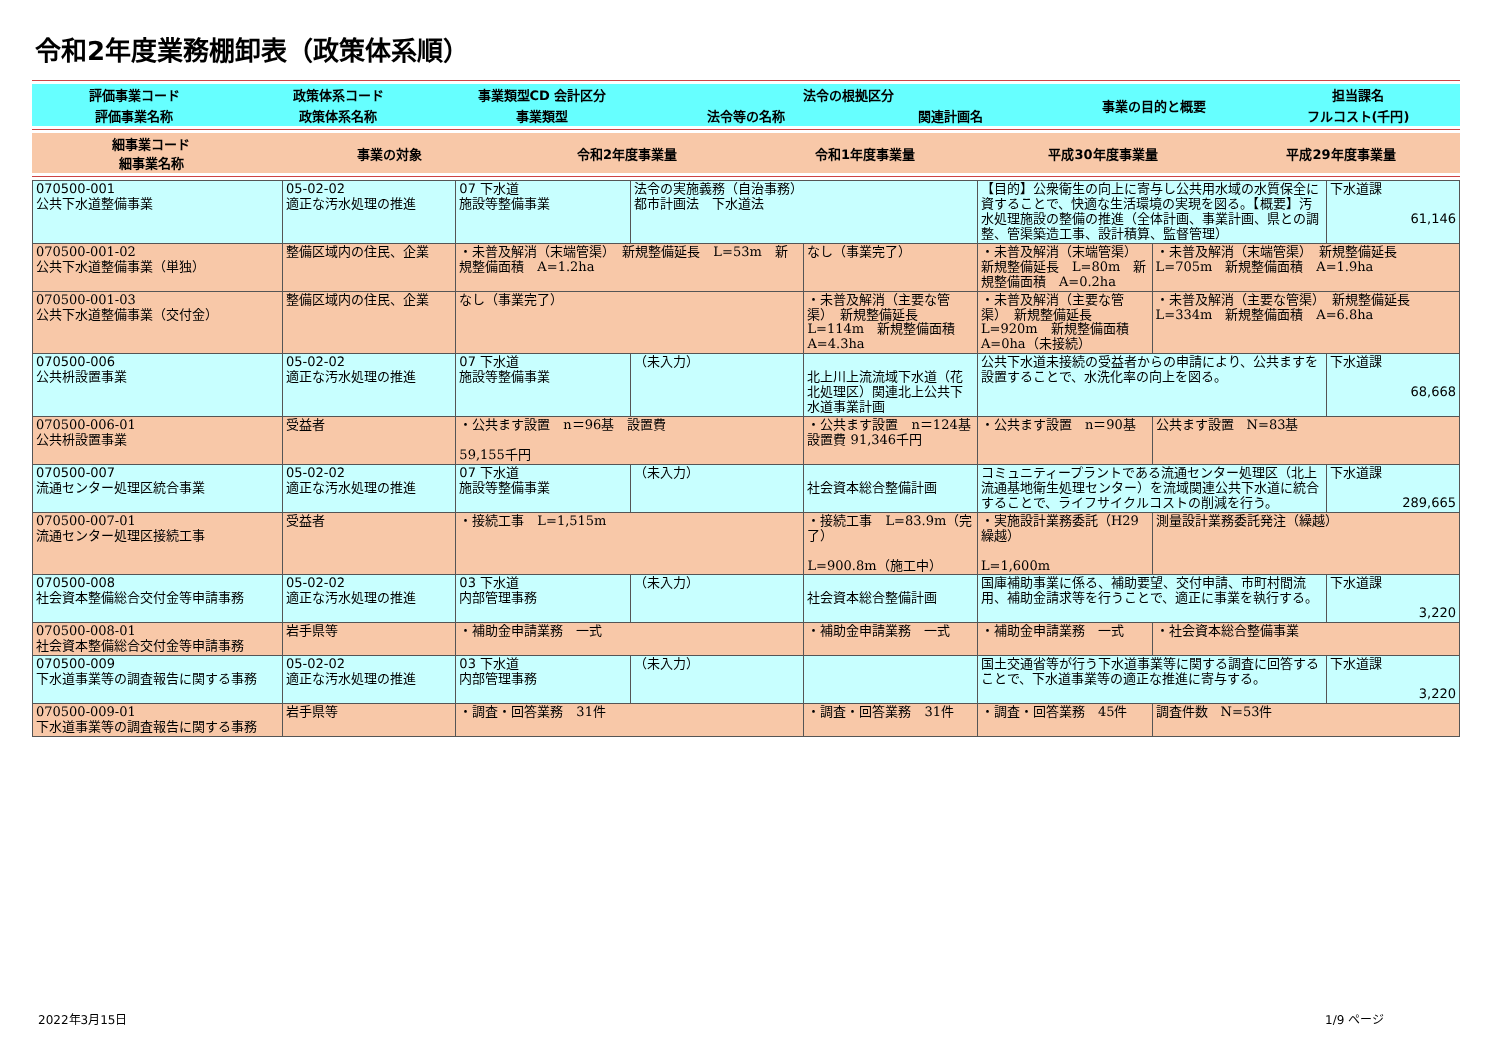令和2年度業務棚卸表（政策体系順）
| 評価事業コード | 政策体系コード | 事業類型CD 会計区分 | 法令の根拠区分 | | 事業の目的と概要 | 担当課名 |
| 評価事業名称 | 政策体系名称 | 事業類型 | 法令等の名称 | 関連計画名 | | フルコスト(千円) |
| 細事業コード 細事業名称 | 事業の対象 | 令和2年度事業量 | 令和1年度事業量 | 平成30年度事業量 | 平成29年度事業量 |
| 070500-001 公共下水道整備事業 | 05-02-02 適正な汚水処理の推進 | 07 下水道 施設等整備事業 | 法令の実施義務（自治事務） 都市計画法 下水道法 | | 【目的】公衆衛生の向上に寄与し公共用水域の水質保全に資することで、快適な生活環境の実現を図る。【概要】汚水処理施設の整備の推進（全体計画、事業計画、県との調整、管渠築造工事、設計積算、監督管理） | | 下水道課 61,146 |
| 070500-001-02 公共下水道整備事業（単独） | 整備区域内の住民、企業 | ・未普及解消（末端管渠） 新規整備延長 L=53m 新規整備面積 A=1.2ha | | なし（事業完了） | ・未普及解消（末端管渠） 新規整備延長 L=80m 新規整備面積 A=0.2ha | ・未普及解消（末端管渠） 新規整備延長 L=705m 新規整備面積 A=1.9ha | |
| 070500-001-03 公共下水道整備事業（交付金） | 整備区域内の住民、企業 | なし（事業完了） | | ・未普及解消（主要な管渠） 新規整備延長 L=114m 新規整備面積 A=4.3ha | ・未普及解消（主要な管渠） 新規整備延長 L=920m 新規整備面積 A=0ha（未接続） | ・未普及解消（主要な管渠） 新規整備延長 L=334m 新規整備面積 A=6.8ha | |
| 070500-006 公共枡設置事業 | 05-02-02 適正な汚水処理の推進 | 07 下水道 施設等整備事業 | （未入力） | 北上川上流流域下水道（花北処理区）関連北上公共下水道事業計画 | 公共下水道未接続の受益者からの申請により、公共ますを設置することで、水洗化率の向上を図る。 | | 下水道課 68,668 |
| 070500-006-01 公共枡設置事業 | 受益者 | ・公共ます設置 n＝96基 設置費 59,155千円 | | ・公共ます設置 n＝124基 設置費 91,346千円 | ・公共ます設置 n＝90基 | 公共ます設置 N=83基 | |
| 070500-007 流通センター処理区統合事業 | 05-02-02 適正な汚水処理の推進 | 07 下水道 施設等整備事業 | （未入力） | 社会資本総合整備計画 | コミュニティープラントである流通センター処理区（北上流通基地衛生処理センター）を流域関連公共下水道に統合することで、ライフサイクルコストの削減を行う。 | | 下水道課 289,665 |
| 070500-007-01 流通センター処理区接続工事 | 受益者 | ・接続工事 L=1,515m | | ・接続工事 L=83.9m（完了） L=900.8m（施工中） | ・実施設計業務委託（H29繰越） L=1,600m | 測量設計業務委託発注（繰越） | |
| 070500-008 社会資本整備総合交付金等申請事務 | 05-02-02 適正な汚水処理の推進 | 03 下水道 内部管理事務 | （未入力） | 社会資本総合整備計画 | 国庫補助事業に係る、補助要望、交付申請、市町村間流用、補助金請求等を行うことで、適正に事業を執行する。 | | 下水道課 3,220 |
| 070500-008-01 社会資本整備総合交付金等申請事務 | 岩手県等 | ・補助金申請業務 一式 | | ・補助金申請業務 一式 | ・補助金申請業務 一式 | ・社会資本総合整備事業 | |
| 070500-009 下水道事業等の調査報告に関する事務 | 05-02-02 適正な汚水処理の推進 | 03 下水道 内部管理事務 | （未入力） | | 国土交通省等が行う下水道事業等に関する調査に回答することで、下水道事業等の適正な推進に寄与する。 | | 下水道課 3,220 |
| 070500-009-01 下水道事業等の調査報告に関する事務 | 岩手県等 | ・調査・回答業務 31件 | | ・調査・回答業務 31件 | ・調査・回答業務 45件 | 調査件数 N=53件 | |
2022年3月15日 1/9 ページ